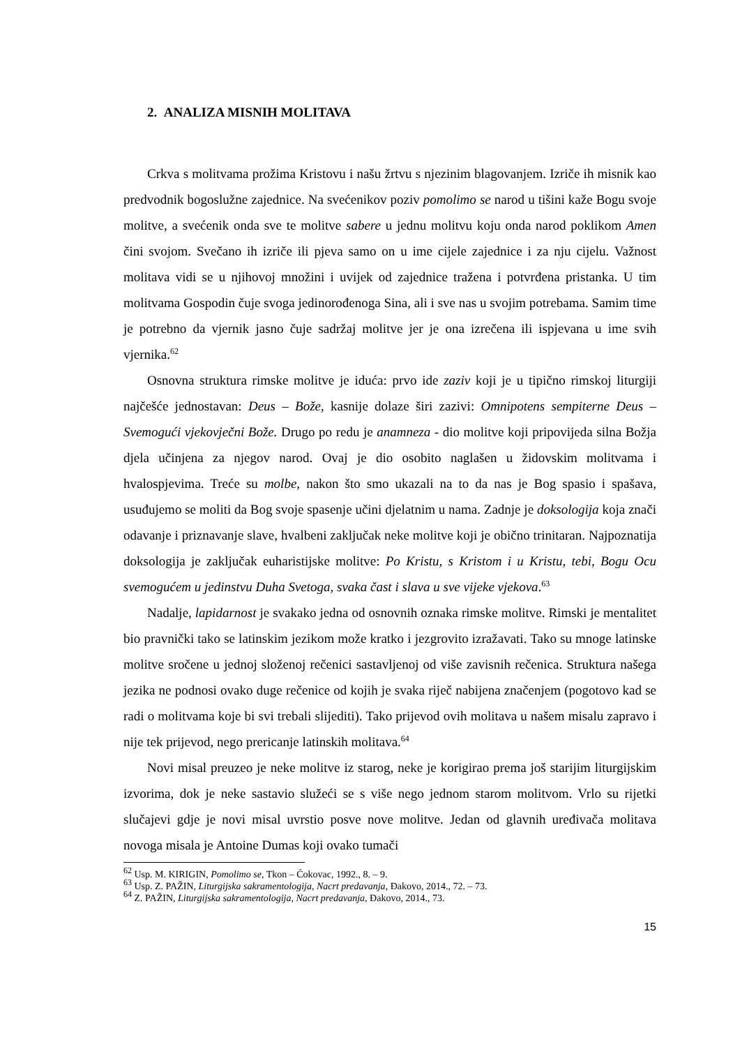2. ANALIZA MISNIH MOLITAVA
Crkva s molitvama prožima Kristovu i našu žrtvu s njezinim blagovanjem. Izriče ih misnik kao predvodnik bogoslužne zajednice. Na svećenikov poziv pomolimo se narod u tišini kaže Bogu svoje molitve, a svećenik onda sve te molitve sabere u jednu molitvu koju onda narod poklikom Amen čini svojom. Svečano ih izriče ili pjeva samo on u ime cijele zajednice i za nju cijelu. Važnost molitava vidi se u njihovoj množini i uvijek od zajednice tražena i potvrđena pristanka. U tim molitvama Gospodin čuje svoga jedinorođenoga Sina, ali i sve nas u svojim potrebama. Samim time je potrebno da vjernik jasno čuje sadržaj molitve jer je ona izrečena ili ispjevana u ime svih vjernika.<sup>62</sup>
Osnovna struktura rimske molitve je iduća: prvo ide zaziv koji je u tipično rimskoj liturgiji najčešće jednostavan: Deus – Bože, kasnije dolaze širi zazivi: Omnipotens sempiterne Deus – Svemogući vjekovječni Bože. Drugo po redu je anamneza - dio molitve koji pripovijeda silna Božja djela učinjena za njegov narod. Ovaj je dio osobito naglašen u židovskim molitvama i hvalospjevima. Treće su molbe, nakon što smo ukazali na to da nas je Bog spasio i spašava, usuđujemo se moliti da Bog svoje spasenje učini djelatnim u nama. Zadnje je doksologija koja znači odavanje i priznavanje slave, hvalbeni zaključak neke molitve koji je obično trinitaran. Najpoznatija doksologija je zaključak euharistijske molitve: Po Kristu, s Kristom i u Kristu, tebi, Bogu Ocu svemogućem u jedinstvu Duha Svetoga, svaka čast i slava u sve vijeke vjekova.<sup>63</sup>
Nadalje, lapidarnost je svakako jedna od osnovnih oznaka rimske molitve. Rimski je mentalitet bio pravnički tako se latinskim jezikom može kratko i jezgrovito izražavati. Tako su mnoge latinske molitve sročene u jednoj složenoj rečenici sastavljenoj od više zavisnih rečenica. Struktura našega jezika ne podnosi ovako duge rečenice od kojih je svaka riječ nabijena značenjem (pogotovo kad se radi o molitvama koje bi svi trebali slijediti). Tako prijevod ovih molitava u našem misalu zapravo i nije tek prijevod, nego prericanje latinskih molitava.<sup>64</sup>
Novi misal preuzeo je neke molitve iz starog, neke je korigirao prema još starijim liturgijskim izvorima, dok je neke sastavio služeći se s više nego jednom starom molitvom. Vrlo su rijetki slučajevi gdje je novi misal uvrstio posve nove molitve. Jedan od glavnih uređivača molitava novoga misala je Antoine Dumas koji ovako tumači
<sup>62</sup> Usp. M. KIRIGIN, Pomolimo se, Tkon – Ćokovac, 1992., 8. – 9.
<sup>63</sup> Usp. Z. PAŽIN, Liturgijska sakramentologija, Nacrt predavanja, Đakovo, 2014., 72. – 73.
<sup>64</sup> Z. PAŽIN, Liturgijska sakramentologija, Nacrt predavanja, Đakovo, 2014., 73.
15